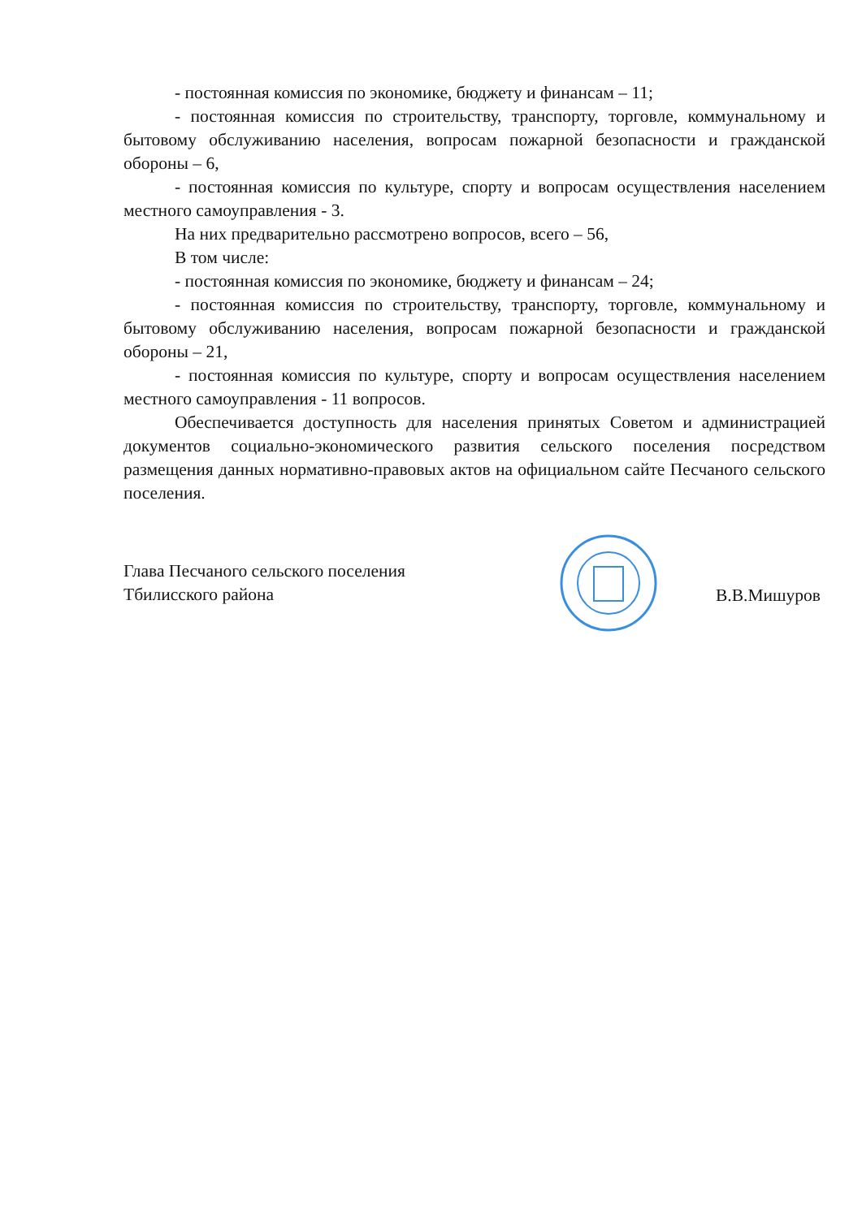- постоянная комиссия по экономике, бюджету и финансам – 11;
- постоянная комиссия по строительству, транспорту, торговле, коммунальному и бытовому обслуживанию населения, вопросам пожарной безопасности и гражданской обороны – 6,
- постоянная комиссия по культуре, спорту и вопросам осуществления населением местного самоуправления - 3.
На них предварительно рассмотрено вопросов, всего – 56,
В том числе:
- постоянная комиссия по экономике, бюджету и финансам – 24;
- постоянная комиссия по строительству, транспорту, торговле, коммунальному и бытовому обслуживанию населения, вопросам пожарной безопасности и гражданской обороны – 21,
- постоянная комиссия по культуре, спорту и вопросам осуществления населением местного самоуправления - 11 вопросов.
Обеспечивается доступность для населения принятых Советом и администрацией документов социально-экономического развития сельского поселения посредством размещения данных нормативно-правовых актов на официальном сайте Песчаного сельского поселения.
Глава Песчаного сельского поселения
Тбилисского района
В.В.Мишуров